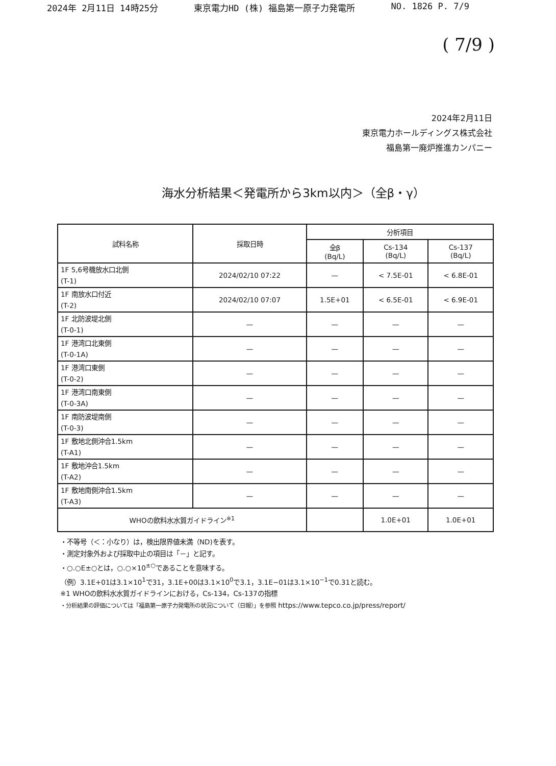2024年 2月11日 14時25分 東京電力HD (株) 福島第一原子力発電所 NO. 1826 P. 7/9
( 7/9 )
2024年2月11日
東京電力ホールディングス株式会社
福島第一廃炉推進カンパニー
海水分析結果＜発電所から3km以内＞（全β・γ）
| 試料名称 | 採取日時 | 分析項目 | | |
| --- | --- | --- | --- | --- |
| | | 全β (Bq/L) | Cs-134 (Bq/L) | Cs-137 (Bq/L) |
| 1F 5,6号機放水口北側 (T-1) | 2024/02/10 07:22 | — | < 7.5E-01 | < 6.8E-01 |
| 1F 南放水口付近 (T-2) | 2024/02/10 07:07 | 1.5E+01 | < 6.5E-01 | < 6.9E-01 |
| 1F 北防波堤北側 (T-0-1) | — | — | — | — |
| 1F 港湾口北東側 (T-0-1A) | — | — | — | — |
| 1F 港湾口東側 (T-0-2) | — | — | — | — |
| 1F 港湾口南東側 (T-0-3A) | — | — | — | — |
| 1F 南防波堤南側 (T-0-3) | — | — | — | — |
| 1F 敷地北側沖合1.5km (T-A1) | — | — | — | — |
| 1F 敷地沖合1.5km (T-A2) | — | — | — | — |
| 1F 敷地南側沖合1.5km (T-A3) | — | — | — | — |
| WHOの飲料水水質ガイドライン<sup>※1</sup> | | | 1.0E+01 | 1.0E+01 |
・不等号（＜：小なり）は，検出限界値未満（ND)を表す。
・測定対象外および採取中止の項目は「－」と記す。
・○.○E±○とは，○.○×10<sup>±○</sup>であることを意味する。
（例）3.1E+01は3.1×10<sup>1</sup>で31，3.1E+00は3.1×10<sup>0</sup>で3.1，3.1E−01は3.1×10<sup>−1</sup>で0.31と読む。
※1 WHOの飲料水水質ガイドラインにおける，Cs-134，Cs-137の指標
・分析結果の評価については「福島第一原子力発電所の状況について（日報）」を参照 https://www.tepco.co.jp/press/report/